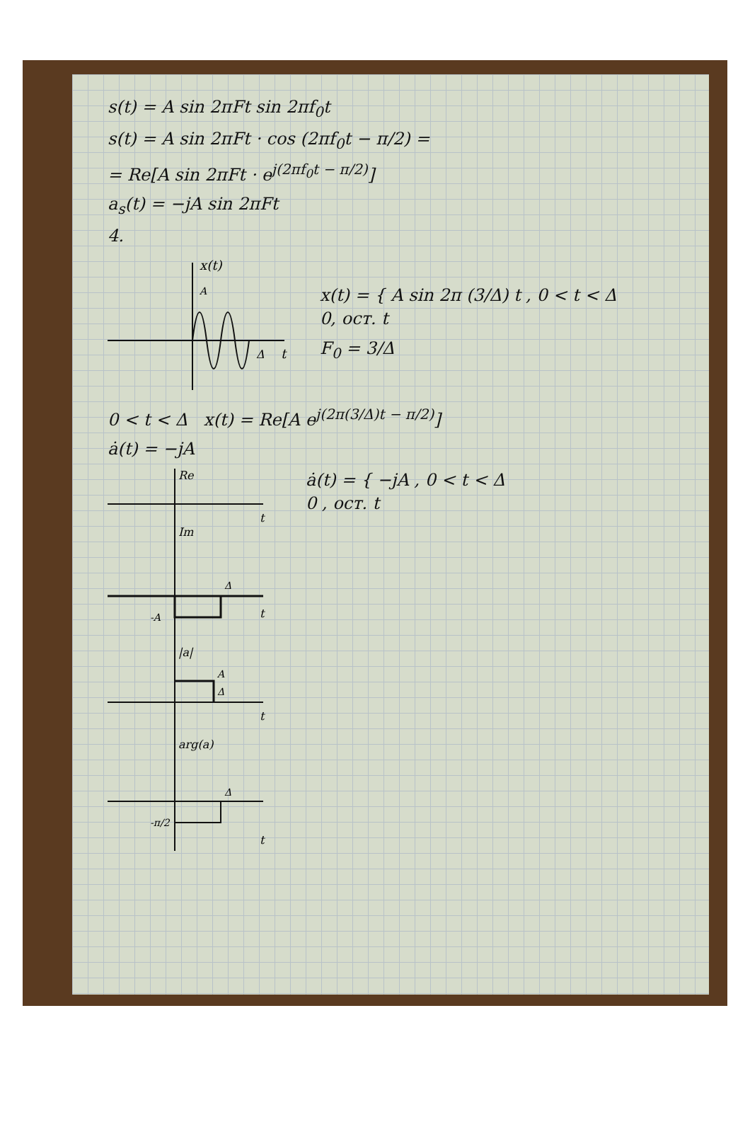s(t) = A sin 2πFt sin 2πf<sub>0</sub>t
s(t) = A sin 2πFt · cos (2πf<sub>0</sub>t − π/2) =
= Re[A sin 2πFt · e<sup>j(2πf<sub>0</sub>t − π/2)</sup>]
a<sub>s</sub>(t) = −jA sin 2πFt
4.
x(t)
A
Δ
t
x(t) = { A sin 2π (3/Δ) t , 0 < t < Δ
0, ост. t
F<sub>0</sub> = 3/Δ
0 < t < Δ x(t) = Re[A e<sup>j(2π(3/Δ)t − π/2)</sup>]
ȧ(t) = −jA
Re
t
Im
-A
Δ
t
|a|
A
Δ
t
arg(a)
-π/2
Δ
t
ȧ(t) = { −jA , 0 < t < Δ
0 , ост. t